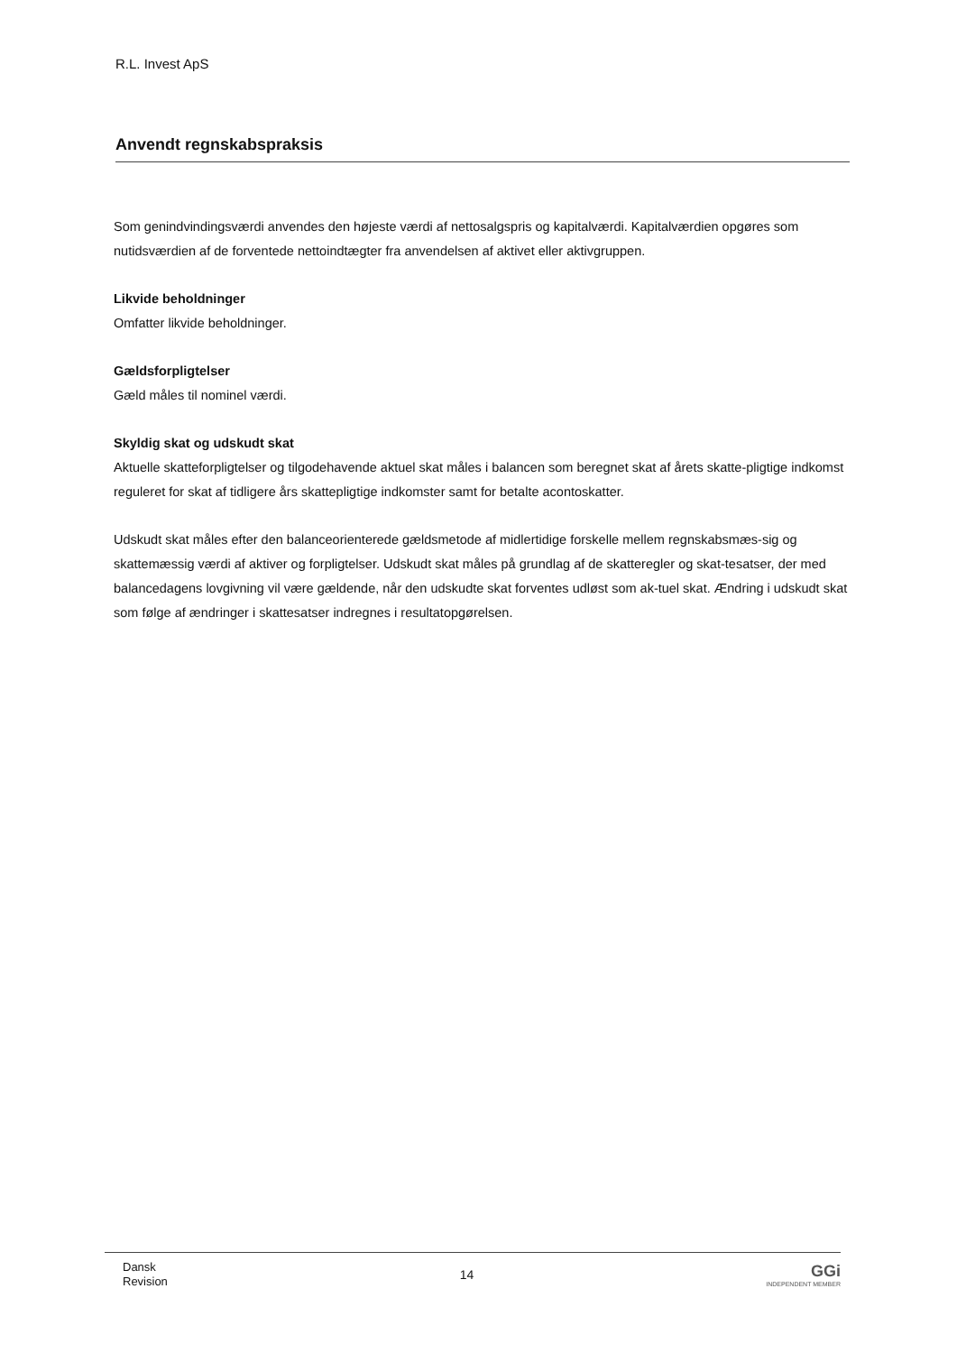R.L. Invest ApS
Anvendt regnskabspraksis
Som genindvindingsværdi anvendes den højeste værdi af nettosalgspris og kapitalværdi. Kapitalværdien opgøres som nutidsværdien af de forventede nettoindtægter fra anvendelsen af aktivet eller aktivgruppen.
Likvide beholdninger
Omfatter likvide beholdninger.
Gældsforpligtelser
Gæld måles til nominel værdi.
Skyldig skat og udskudt skat
Aktuelle skatteforpligtelser og tilgodehavende aktuel skat måles i balancen som beregnet skat af årets skatte-pligtige indkomst reguleret for skat af tidligere års skattepligtige indkomster samt for betalte acontoskatter.
Udskudt skat måles efter den balanceorienterede gældsmetode af midlertidige forskelle mellem regnskabsmæs-sig og skattemæssig værdi af aktiver og forpligtelser. Udskudt skat måles på grundlag af de skatteregler og skat-tesatser, der med balancedagens lovgivning vil være gældende, når den udskudte skat forventes udløst som ak-tuel skat. Ændring i udskudt skat som følge af ændringer i skattesatser indregnes i resultatopgørelsen.
Dansk
Revision
14
GGi
INDEPENDENT MEMBER